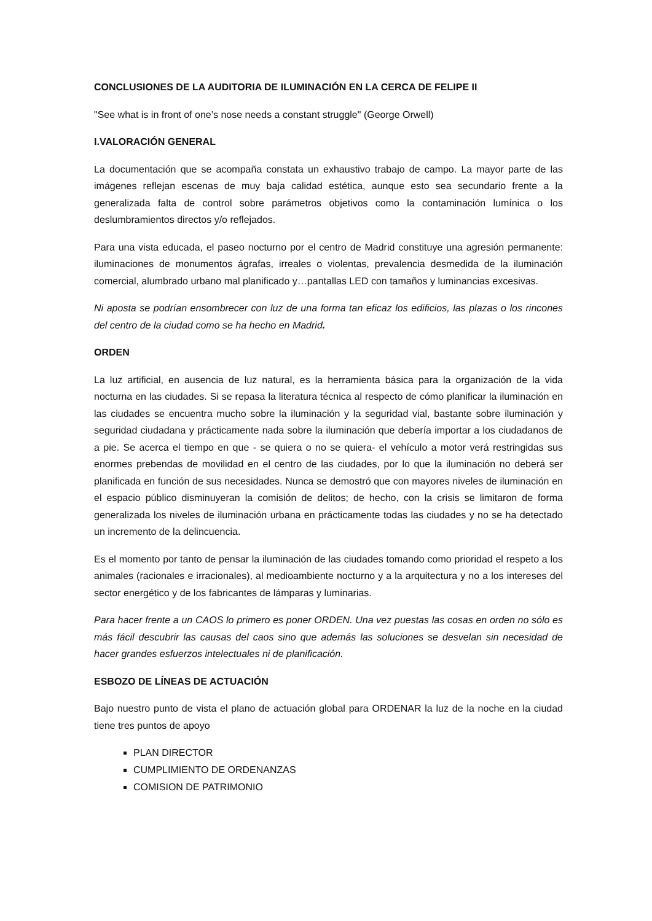CONCLUSIONES DE LA AUDITORIA DE ILUMINACIÓN EN LA CERCA DE FELIPE II
"See what is in front of one’s nose needs a constant struggle" (George Orwell)
I.VALORACIÓN GENERAL
La documentación que se acompaña constata un exhaustivo trabajo de campo. La mayor parte de las imágenes reflejan escenas de muy baja calidad estética, aunque esto sea secundario frente a la generalizada falta de control sobre parámetros objetivos como la contaminación lumínica o los deslumbramientos directos y/o reflejados.
Para una vista educada, el paseo nocturno por el centro de Madrid constituye una agresión permanente: iluminaciones de monumentos ágrafas, irreales o violentas, prevalencia desmedida de la iluminación comercial, alumbrado urbano mal planificado y…pantallas LED con tamaños y luminancias excesivas.
Ni aposta se podrían ensombrecer con luz de una forma tan eficaz los edificios, las plazas o los rincones del centro de la ciudad como se ha hecho en Madrid.
ORDEN
La luz artificial, en ausencia de luz natural, es la herramienta básica para la organización de la vida nocturna en las ciudades. Si se repasa la literatura técnica al respecto de cómo planificar la iluminación en las ciudades se encuentra mucho sobre la iluminación y la seguridad vial, bastante sobre iluminación y seguridad ciudadana y prácticamente nada sobre la iluminación que debería importar a los ciudadanos de a pie. Se acerca el tiempo en que - se quiera o no se quiera- el vehículo a motor verá restringidas sus enormes prebendas de movilidad en el centro de las ciudades, por lo que la iluminación no deberá ser planificada en función de sus necesidades. Nunca se demostró que con mayores niveles de iluminación en el espacio público disminuyeran la comisión de delitos; de hecho, con la crisis se limitaron de forma generalizada los niveles de iluminación urbana en prácticamente todas las ciudades y no se ha detectado un incremento de la delincuencia.
Es el momento por tanto de pensar la iluminación de las ciudades tomando como prioridad el respeto a los animales (racionales e irracionales), al medioambiente nocturno y a la arquitectura y no a los intereses del sector energético y de los fabricantes de lámparas y luminarias.
Para hacer frente a un CAOS lo primero es poner ORDEN. Una vez puestas las cosas en orden no sólo es más fácil descubrir las causas del caos sino que además las soluciones se desvelan sin necesidad de hacer grandes esfuerzos intelectuales ni de planificación.
ESBOZO DE LÍNEAS DE ACTUACIÓN
Bajo nuestro punto de vista el plano de actuación global para ORDENAR la luz de la noche en la ciudad tiene tres puntos de apoyo
PLAN DIRECTOR
CUMPLIMIENTO DE ORDENANZAS
COMISION DE PATRIMONIO